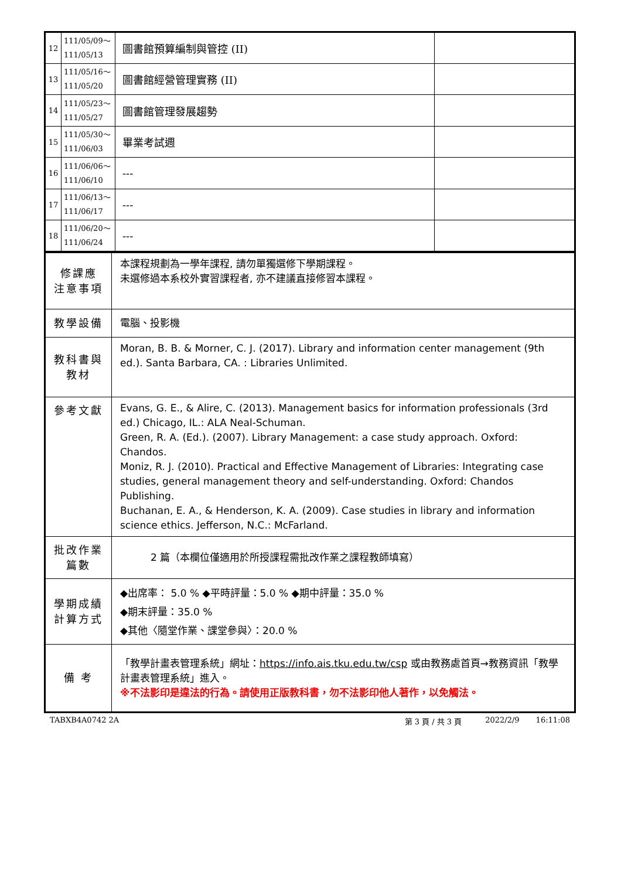| 12 | 111/05/09～ 111/05/13 | 圖書館預算編制與管控 (II) | |
| 13 | 111/05/16～ 111/05/20 | 圖書館經營管理實務 (II) | |
| 14 | 111/05/23～ 111/05/27 | 圖書館管理發展趨勢 | |
| 15 | 111/05/30～ 111/06/03 | 畢業考試週 | |
| 16 | 111/06/06～ 111/06/10 | --- | |
| 17 | 111/06/13～ 111/06/17 | --- | |
| 18 | 111/06/20～ 111/06/24 | --- | |
| 修課應 注意事項 | 本課程規劃為一學年課程, 請勿單獨選修下學期課程。 未選修過本系校外實習課程者, 亦不建議直接修習本課程。 |
| 教學設備 | 電腦、投影機 |
| 教科書與 教材 | Moran, B. B. & Morner, C. J. (2017). Library and information center management (9th ed.). Santa Barbara, CA. : Libraries Unlimited. |
| 參考文獻 | Evans, G. E., & Alire, C. (2013). Management basics for information professionals (3rd ed.) Chicago, IL.: ALA Neal-Schuman. Green, R. A. (Ed.). (2007). Library Management: a case study approach. Oxford: Chandos. Moniz, R. J. (2010). Practical and Effective Management of Libraries: Integrating case studies, general management theory and self-understanding. Oxford: Chandos Publishing. Buchanan, E. A., & Henderson, K. A. (2009). Case studies in library and information science ethics. Jefferson, N.C.: McFarland. |
| 批改作業 篇數 | 2 篇（本欄位僅適用於所授課程需批改作業之課程教師填寫） |
| 學期成績 計算方式 | ◆出席率： 5.0 % ◆平時評量：5.0 % ◆期中評量：35.0 % ◆期末評量：35.0 % ◆其他〈隨堂作業、課堂參與〉：20.0 % |
| 備 考 | 「教學計畫表管理系統」網址： https://info.ais.tku.edu.tw/csp 或由教務處首頁→教務資訊「教學計畫表管理系統」進入。 ※不法影印是違法的行為。請使用正版教科書，勿不法影印他人著作，以免觸法。 |
TABXB4A0742 2A 第 3 頁 / 共 3 頁 2022/2/9 16:11:08